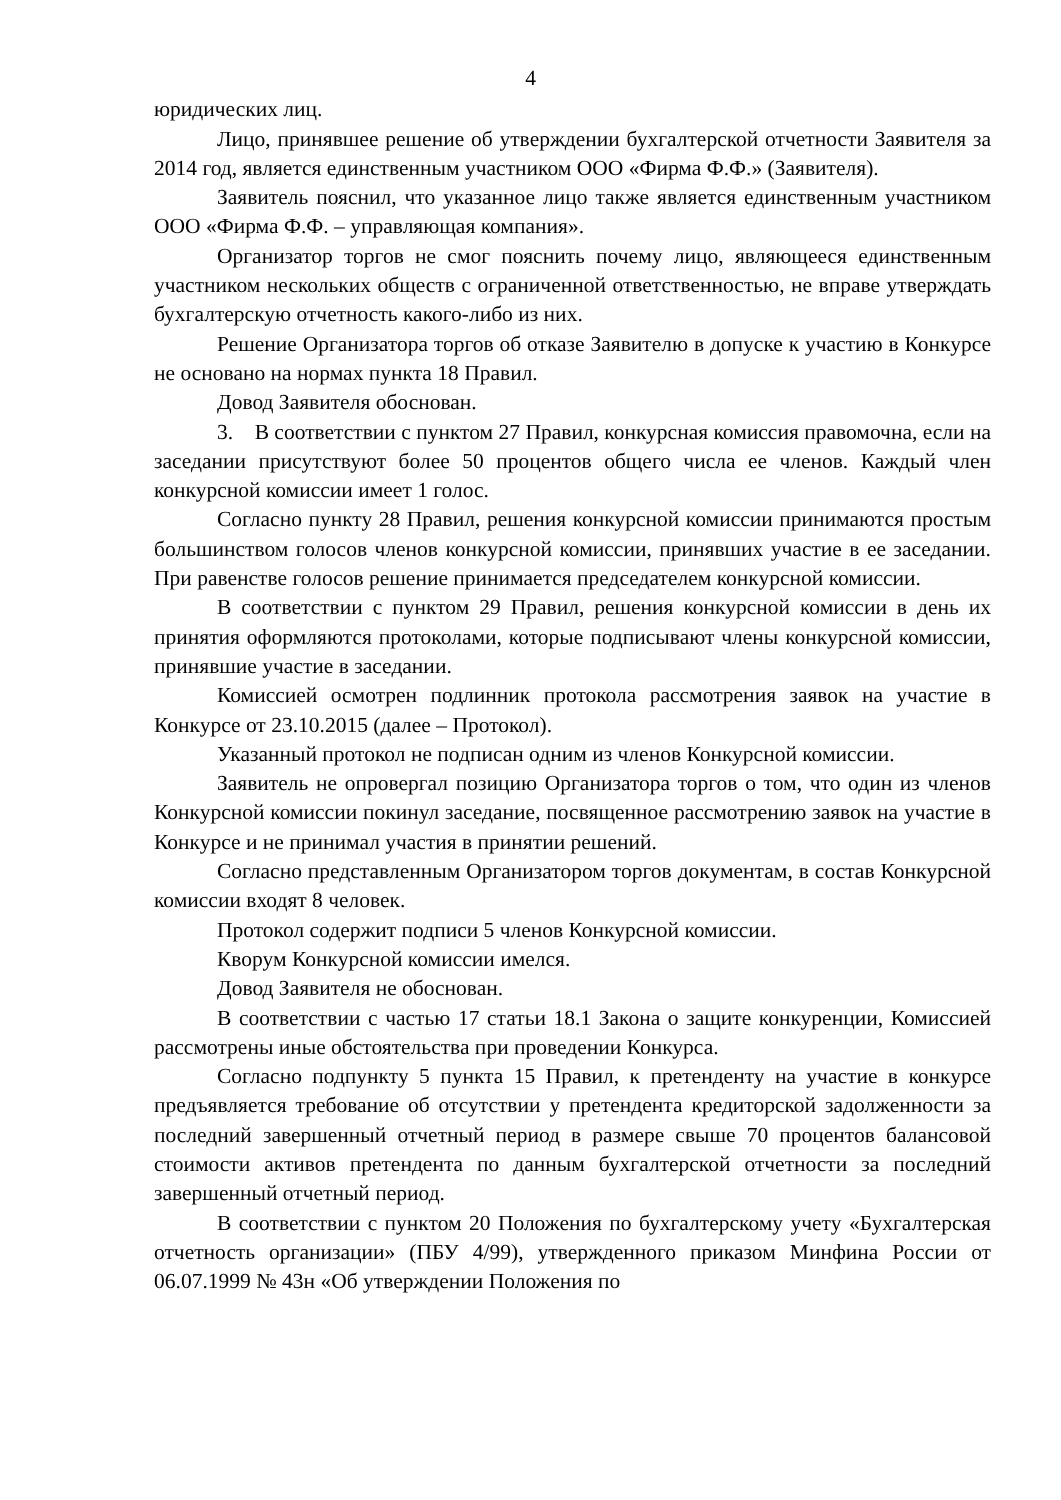4
юридических лиц.
Лицо, принявшее решение об утверждении бухгалтерской отчетности Заявителя за 2014 год, является единственным участником ООО «Фирма Ф.Ф.» (Заявителя).
Заявитель пояснил, что указанное лицо также является единственным участником ООО «Фирма Ф.Ф. – управляющая компания».
Организатор торгов не смог пояснить почему лицо, являющееся единственным участником нескольких обществ с ограниченной ответственностью, не вправе утверждать бухгалтерскую отчетность какого-либо из них.
Решение Организатора торгов об отказе Заявителю в допуске к участию в Конкурсе не основано на нормах пункта 18 Правил.
Довод Заявителя обоснован.
3. В соответствии с пунктом 27 Правил, конкурсная комиссия правомочна, если на заседании присутствуют более 50 процентов общего числа ее членов. Каждый член конкурсной комиссии имеет 1 голос.
Согласно пункту 28 Правил, решения конкурсной комиссии принимаются простым большинством голосов членов конкурсной комиссии, принявших участие в ее заседании. При равенстве голосов решение принимается председателем конкурсной комиссии.
В соответствии с пунктом 29 Правил, решения конкурсной комиссии в день их принятия оформляются протоколами, которые подписывают члены конкурсной комиссии, принявшие участие в заседании.
Комиссией осмотрен подлинник протокола рассмотрения заявок на участие в Конкурсе от 23.10.2015 (далее – Протокол).
Указанный протокол не подписан одним из членов Конкурсной комиссии.
Заявитель не опровергал позицию Организатора торгов о том, что один из членов Конкурсной комиссии покинул заседание, посвященное рассмотрению заявок на участие в Конкурсе и не принимал участия в принятии решений.
Согласно представленным Организатором торгов документам, в состав Конкурсной комиссии входят 8 человек.
Протокол содержит подписи 5 членов Конкурсной комиссии.
Кворум Конкурсной комиссии имелся.
Довод Заявителя не обоснован.
В соответствии с частью 17 статьи 18.1 Закона о защите конкуренции, Комиссией рассмотрены иные обстоятельства при проведении Конкурса.
Согласно подпункту 5 пункта 15 Правил, к претенденту на участие в конкурсе предъявляется требование об отсутствии у претендента кредиторской задолженности за последний завершенный отчетный период в размере свыше 70 процентов балансовой стоимости активов претендента по данным бухгалтерской отчетности за последний завершенный отчетный период.
В соответствии с пунктом 20 Положения по бухгалтерскому учету «Бухгалтерская отчетность организации» (ПБУ 4/99), утвержденного приказом Минфина России от 06.07.1999 № 43н «Об утверждении Положения по